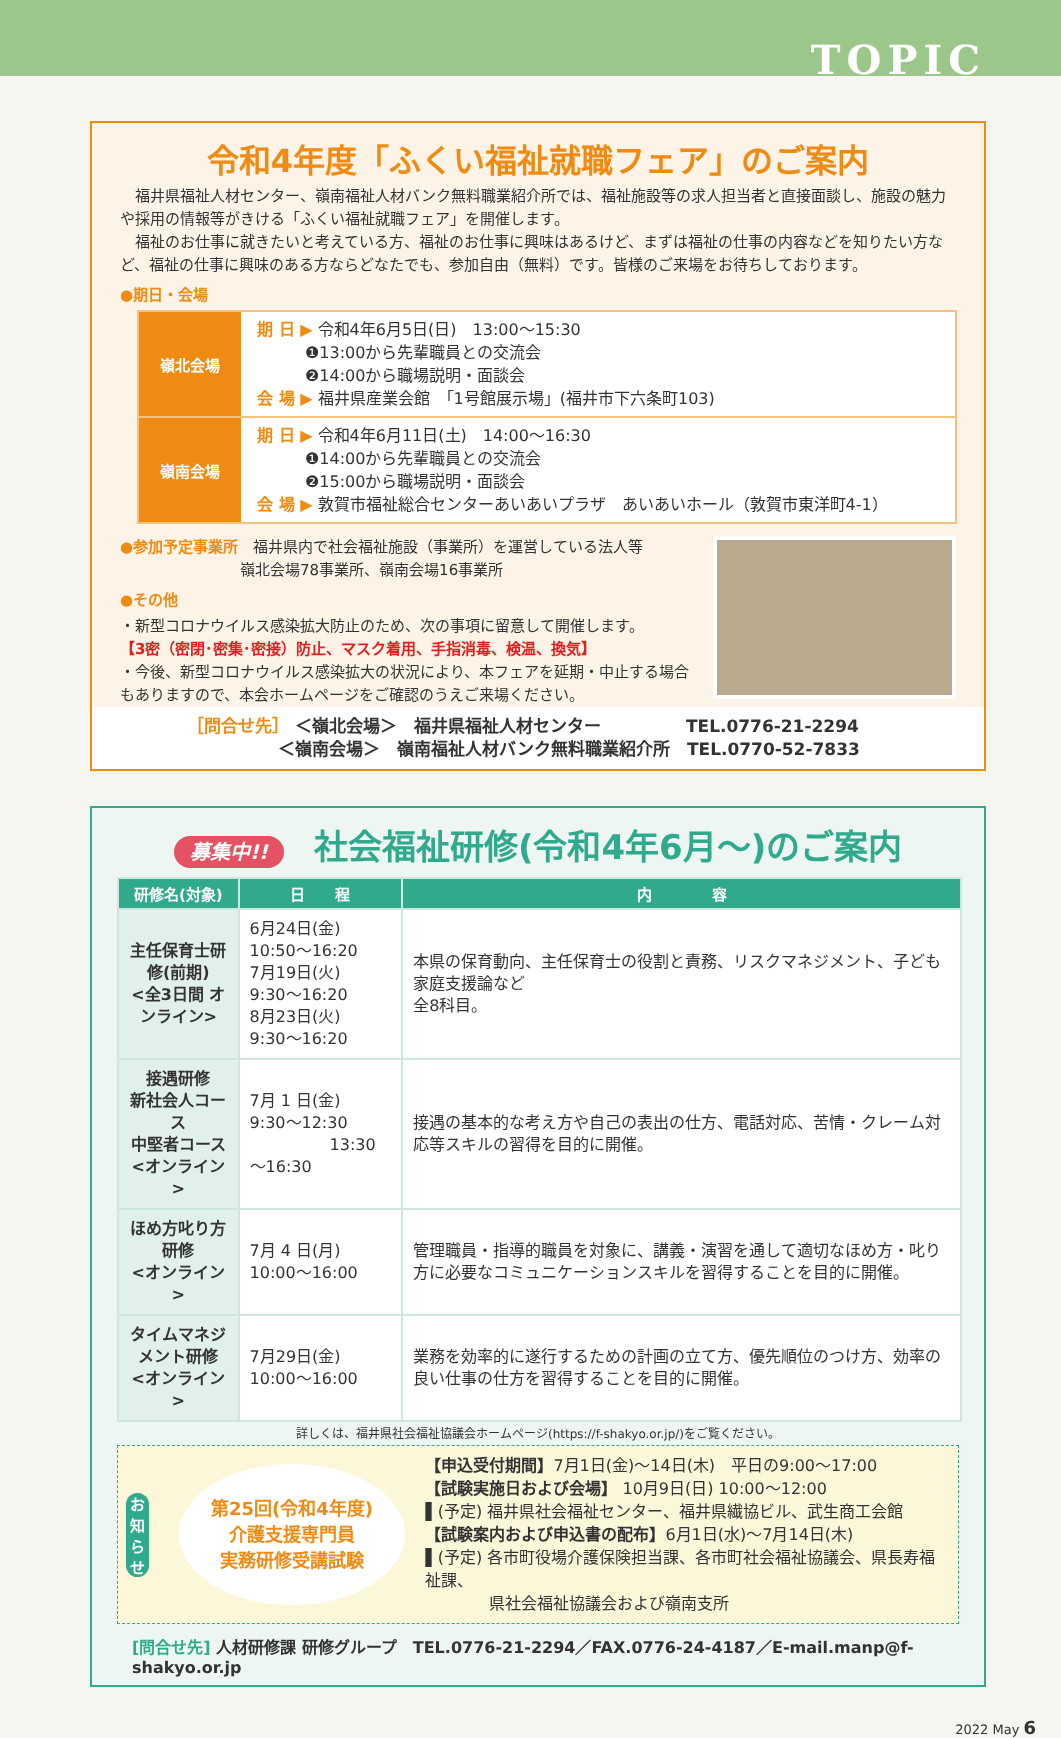TOPIC
令和4年度「ふくい福祉就職フェア」のご案内
　福井県福祉人材センター、嶺南福祉人材バンク無料職業紹介所では、福祉施設等の求人担当者と直接面談し、施設の魅力や採用の情報等がきける「ふくい福祉就職フェア」を開催します。
　福祉のお仕事に就きたいと考えている方、福祉のお仕事に興味はあるけど、まずは福祉の仕事の内容などを知りたい方など、福祉の仕事に興味のある方ならどなたでも、参加自由（無料）です。皆様のご来場をお待ちしております。
●期日・会場
| 嶺北会場 | 期 日 ▶ 令和4年6月5日(日) 13:00～15:30 ❶13:00から先輩職員との交流会 ❷14:00から職場説明・面談会 会 場 ▶ 福井県産業会館 「1号館展示場」(福井市下六条町103) |
| 嶺南会場 | 期 日 ▶ 令和4年6月11日(土) 14:00～16:30 ❶14:00から先輩職員との交流会 ❷15:00から職場説明・面談会 会 場 ▶ 敦賀市福祉総合センターあいあいプラザ あいあいホール（敦賀市東洋町4-1） |
●参加予定事業所　福井県内で社会福祉施設（事業所）を運営している法人等
　　　　　　　　嶺北会場78事業所、嶺南会場16事業所
●その他
・新型コロナウイルス感染拡大防止のため、次の事項に留意して開催します。
【3密（密閉･密集･密接）防止、マスク着用、手指消毒、検温、換気】
・今後、新型コロナウイルス感染拡大の状況により、本フェアを延期・中止する場合もありますので、本会ホームページをご確認のうえご来場ください。
［問合せ先］ ＜嶺北会場＞　福井県福祉人材センター　　　　　TEL.0776-21-2294
　　　　　 ＜嶺南会場＞　嶺南福祉人材バンク無料職業紹介所　TEL.0770-52-7833
募集中!! 社会福祉研修(令和4年6月～)のご案内
| 研修名(対象) | 日 程 | 内 容 |
| --- | --- | --- |
| 主任保育士研修(前期) <全3日間 オンライン> | 6月24日(金) 10:50～16:20 7月19日(火) 9:30～16:20 8月23日(火) 9:30～16:20 | 本県の保育動向、主任保育士の役割と責務、リスクマネジメント、子ども家庭支援論など 全8科目。 |
| 接遇研修 新社会人コース 中堅者コース <オンライン> | 7月 1 日(金) 9:30～12:30 13:30～16:30 | 接遇の基本的な考え方や自己の表出の仕方、電話対応、苦情・クレーム対応等スキルの習得を目的に開催。 |
| ほめ方叱り方研修 <オンライン> | 7月 4 日(月) 10:00～16:00 | 管理職員・指導的職員を対象に、講義・演習を通して適切なほめ方・叱り方に必要なコミュニケーションスキルを習得することを目的に開催。 |
| タイムマネジメント研修 <オンライン> | 7月29日(金) 10:00～16:00 | 業務を効率的に遂行するための計画の立て方、優先順位のつけ方、効率の良い仕事の仕方を習得することを目的に開催。 |
詳しくは、福井県社会福祉協議会ホームページ(https://f-shakyo.or.jp/)をご覧ください。
お
知
ら
せ
第25回(令和4年度)
介護支援専門員
実務研修受講試験
【申込受付期間】7月1日(金)～14日(木)　平日の9:00～17:00
【試験実施日および会場】 10月9日(日) 10:00～12:00
▌(予定) 福井県社会福祉センター、福井県繊協ビル、武生商工会館
【試験案内および申込書の配布】6月1日(水)～7月14日(木)
▌(予定) 各市町役場介護保険担当課、各市町社会福祉協議会、県長寿福祉課、
　　　　県社会福祉協議会および嶺南支所
[問合せ先] 人材研修課 研修グループ　TEL.0776-21-2294／FAX.0776-24-4187／E-mail.manp@f-shakyo.or.jp
2022 May 6